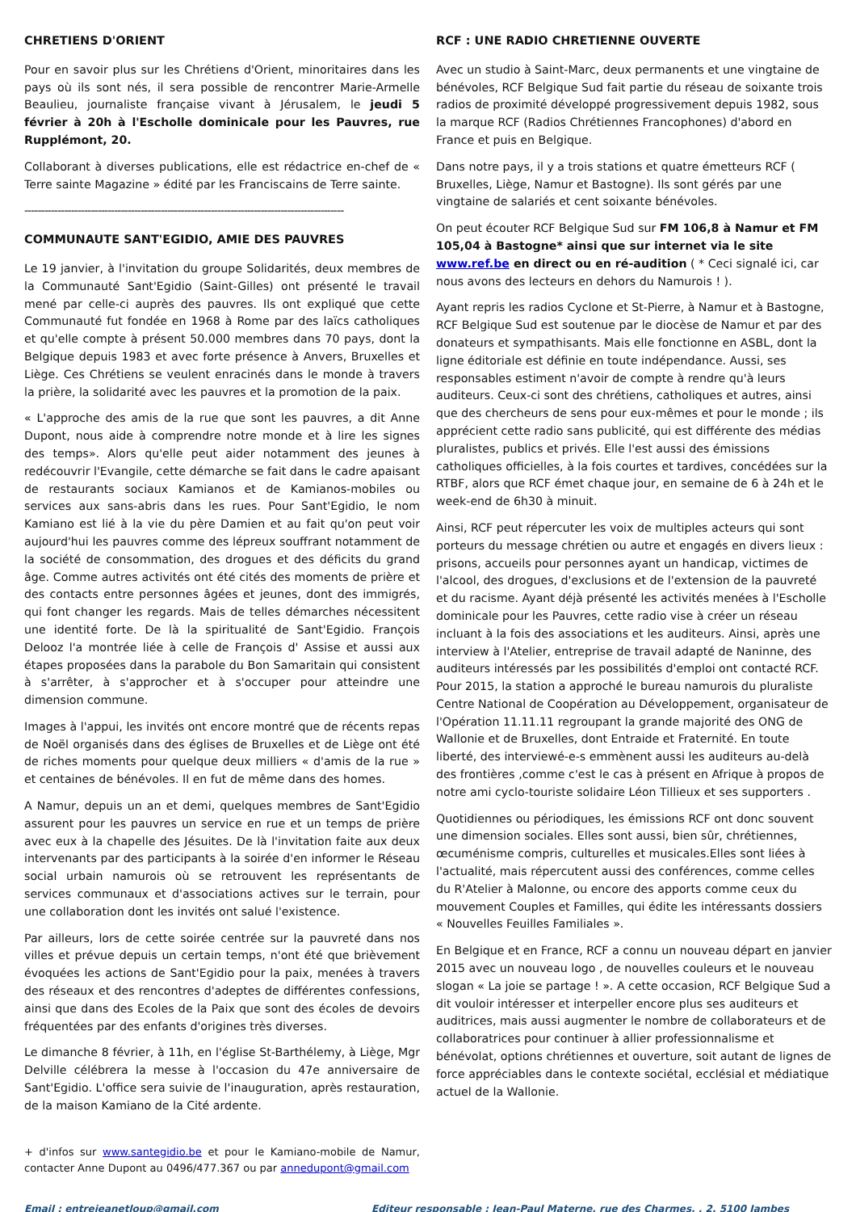CHRETIENS D'ORIENT
Pour en savoir plus sur les Chrétiens d'Orient, minoritaires dans les pays où ils sont nés, il sera possible de rencontrer Marie-Armelle Beaulieu, journaliste française vivant à Jérusalem, le jeudi 5 février à 20h à l'Escholle dominicale pour les Pauvres, rue Rupplémont, 20.
Collaborant à diverses publications, elle est rédactrice en-chef de « Terre sainte Magazine » édité par les Franciscains de Terre sainte.
------------------------------------------------------------------------------------------------
COMMUNAUTE SANT'EGIDIO, AMIE DES PAUVRES
Le 19 janvier, à l'invitation du groupe Solidarités, deux membres de la Communauté Sant'Egidio (Saint-Gilles) ont présenté le travail mené par celle-ci auprès des pauvres. Ils ont expliqué que cette Communauté fut fondée en 1968 à Rome par des laïcs catholiques et qu'elle compte à présent 50.000 membres dans 70 pays, dont la Belgique depuis 1983 et avec forte présence à Anvers, Bruxelles et Liège. Ces Chrétiens se veulent enracinés dans le monde à travers la prière, la solidarité avec les pauvres et la promotion de la paix.
« L'approche des amis de la rue que sont les pauvres, a dit Anne Dupont, nous aide à comprendre notre monde et à lire les signes des temps». Alors qu'elle peut aider notamment des jeunes à redécouvrir l'Evangile, cette démarche se fait dans le cadre apaisant de restaurants sociaux Kamianos et de Kamianos-mobiles ou services aux sans-abris dans les rues. Pour Sant'Egidio, le nom Kamiano est lié à la vie du père Damien et au fait qu'on peut voir aujourd'hui les pauvres comme des lépreux souffrant notamment de la société de consommation, des drogues et des déficits du grand âge. Comme autres activités ont été cités des moments de prière et des contacts entre personnes âgées et jeunes, dont des immigrés, qui font changer les regards. Mais de telles démarches nécessitent une identité forte. De là la spiritualité de Sant'Egidio. François Delooz l'a montrée liée à celle de François d' Assise et aussi aux étapes proposées dans la parabole du Bon Samaritain qui consistent à s'arrêter, à s'approcher et à s'occuper pour atteindre une dimension commune.
Images à l'appui, les invités ont encore montré que de récents repas de Noël organisés dans des églises de Bruxelles et de Liège ont été de riches moments pour quelque deux milliers « d'amis de la rue » et centaines de bénévoles. Il en fut de même dans des homes.
A Namur, depuis un an et demi, quelques membres de Sant'Egidio assurent pour les pauvres un service en rue et un temps de prière avec eux à la chapelle des Jésuites. De là l'invitation faite aux deux intervenants par des participants à la soirée d'en informer le Réseau social urbain namurois où se retrouvent les représentants de services communaux et d'associations actives sur le terrain, pour une collaboration dont les invités ont salué l'existence.
Par ailleurs, lors de cette soirée centrée sur la pauvreté dans nos villes et prévue depuis un certain temps, n'ont été que brièvement évoquées les actions de Sant'Egidio pour la paix, menées à travers des réseaux et des rencontres d'adeptes de différentes confessions, ainsi que dans des Ecoles de la Paix que sont des écoles de devoirs fréquentées par des enfants d'origines très diverses.
Le dimanche 8 février, à 11h, en l'église St-Barthélemy, à Liège, Mgr Delville célébrera la messe à l'occasion du 47e anniversaire de Sant'Egidio. L'office sera suivie de l'inauguration, après restauration, de la maison Kamiano de la Cité ardente.
+ d'infos sur www.santegidio.be et pour le Kamiano-mobile de Namur, contacter Anne Dupont au 0496/477.367 ou par annedupont@gmail.com
RCF : UNE RADIO CHRETIENNE OUVERTE
Avec un studio à Saint-Marc, deux permanents et une vingtaine de bénévoles, RCF Belgique Sud fait partie du réseau de soixante trois radios de proximité développé progressivement depuis 1982, sous la marque RCF (Radios Chrétiennes Francophones) d'abord en France et puis en Belgique.
Dans notre pays, il y a trois stations et quatre émetteurs RCF ( Bruxelles, Liège, Namur et Bastogne). Ils sont gérés par une vingtaine de salariés et cent soixante bénévoles.
On peut écouter RCF Belgique Sud sur FM 106,8 à Namur et FM 105,04 à Bastogne* ainsi que sur internet via le site www.ref.be en direct ou en ré-audition ( * Ceci signalé ici, car nous avons des lecteurs en dehors du Namurois ! ).
Ayant repris les radios Cyclone et St-Pierre, à Namur et à Bastogne, RCF Belgique Sud est soutenue par le diocèse de Namur et par des donateurs et sympathisants. Mais elle fonctionne en ASBL, dont la ligne éditoriale est définie en toute indépendance. Aussi, ses responsables estiment n'avoir de compte à rendre qu'à leurs auditeurs. Ceux-ci sont des chrétiens, catholiques et autres, ainsi que des chercheurs de sens pour eux-mêmes et pour le monde ; ils apprécient cette radio sans publicité, qui est différente des médias pluralistes, publics et privés. Elle l'est aussi des émissions catholiques officielles, à la fois courtes et tardives, concédées sur la RTBF, alors que RCF émet chaque jour, en semaine de 6 à 24h et le week-end de 6h30 à minuit.
Ainsi, RCF peut répercuter les voix de multiples acteurs qui sont porteurs du message chrétien ou autre et engagés en divers lieux : prisons, accueils pour personnes ayant un handicap, victimes de l'alcool, des drogues, d'exclusions et de l'extension de la pauvreté et du racisme. Ayant déjà présenté les activités menées à l'Escholle dominicale pour les Pauvres, cette radio vise à créer un réseau incluant à la fois des associations et les auditeurs. Ainsi, après une interview à l'Atelier, entreprise de travail adapté de Naninne, des auditeurs intéressés par les possibilités d'emploi ont contacté RCF. Pour 2015, la station a approché le bureau namurois du pluraliste Centre National de Coopération au Développement, organisateur de l'Opération 11.11.11 regroupant la grande majorité des ONG de Wallonie et de Bruxelles, dont Entraide et Fraternité. En toute liberté, des interviewé-e-s emmènent aussi les auditeurs au-delà des frontières ,comme c'est le cas à présent en Afrique à propos de notre ami cyclo-touriste solidaire Léon Tillieux et ses supporters .
Quotidiennes ou périodiques, les émissions RCF ont donc souvent une dimension sociales. Elles sont aussi, bien sûr, chrétiennes, œcuménisme compris, culturelles et musicales.Elles sont liées à l'actualité, mais répercutent aussi des conférences, comme celles du R'Atelier à Malonne, ou encore des apports comme ceux du mouvement Couples et Familles, qui édite les intéressants dossiers « Nouvelles Feuilles Familiales ».
En Belgique et en France, RCF a connu un nouveau départ en janvier 2015 avec un nouveau logo , de nouvelles couleurs et le nouveau slogan « La joie se partage ! ». A cette occasion, RCF Belgique Sud a dit vouloir intéresser et interpeller encore plus ses auditeurs et auditrices, mais aussi augmenter le nombre de collaborateurs et de collaboratrices pour continuer à allier professionnalisme et bénévolat, options chrétiennes et ouverture, soit autant de lignes de force appréciables dans le contexte sociétal, ecclésial et médiatique actuel de la Wallonie.
Email : entrejeanetloup@gmail.com Editeur responsable : Jean-Paul Materne, rue des Charmes, , 2, 5100 Jambes